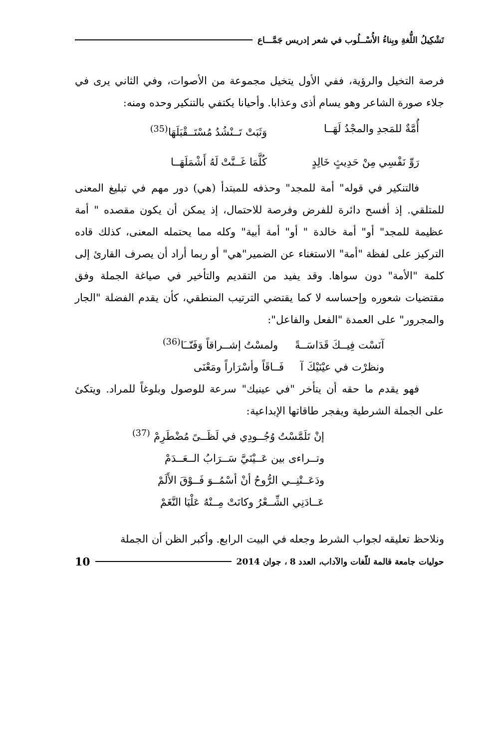تَشْكِيلُ اللُّغةِ وبِناءُ الأُسْــلُوب في شعر إدريس جَمَّـــاع
فرصة التخيل والرؤية، ففي الأول يتخيل مجموعة من الأصوات، وفي الثاني يرى في جلاء صورة الشاعر وهو يسام أذى وعذابا. وأحيانا يكتفي بالتنكير وحده ومنه:
أُمَّةٌ للمَجدِ والمجْدُ لَهَــا وَثَبَتْ تَــنْشُدُ مُسْتَــقْبَلَهَا<sup>(35)</sup>
رَوِّ نَفْسِي مِنْ حَدِيثٍ خَالِدٍ كُلَّمَا غَــنَّتْ لَهُ أَشْمَلَهَــا
فالتنكير في قوله" أمة للمجد" وحذفه للمبتدأ (هي) دور مهم في تبليغ المعنى للمتلقي. إذ أفسح دائرة للفرض وفرصة للاحتمال، إذ يمكن أن يكون مقصده " أمة عظيمة للمجد" أو" أمة خالدة " أو" أمة أبية" وكله مما يحتمله المعنى، كذلك قاده التركيز على لفظة "أمة" الاستغناء عن الضمير"هي" أو ربما أراد أن يصرف القارئ إلى كلمة "الأمة" دون سواها. وقد يفيد من التقديم والتأخير في صياغة الجملة وفق مقتضيات شعوره وإحساسه لا كما يقتضي الترتيب المنطقي، كأن يقدم الفضلة "الجار والمجرور" على العمدة "الفعل والفاعل":
آنَسْت فِيــكَ قَدَاسَــةً ولمسْتُ إشــراقاً وَفَنّــَا<sup>(36)</sup>
ونظرْت في عيْنَيْكَ آ فَــاقَاً وأسْرَاراً ومَعْنَى
فهو يقدم ما حقه أن يتأخر "في عينيك" سرعة للوصول وبلوغاً للمراد. ويتكئ على الجملة الشرطية ويفجر طاقاتها الإبداعية:
إنْ تَلَمَّسْتُ وُجُــودِي في لَظَــىً مُضْطَرِمْ <sup>(37)</sup>
وتــراءى بين عَــيْنَيَّ سَــرَابُ الــعَــدَمْ
ودَعَــتْنِــي الرُّوحُ أنْ أسْمُــوَ فَــوْقَ الأَلَمْ
عَــادَنِي الشِّــعْرُ وكانَتْ مِــنْهُ عَلْيَا النَّغَمْ
ونلاحظ تعليقه لجواب الشرط وجعله في البيت الرابع. وأكبر الظن أن الجملة
حوليات جامعة قالمة للّغات والآداب، العدد 8 ، جوان 2014 10